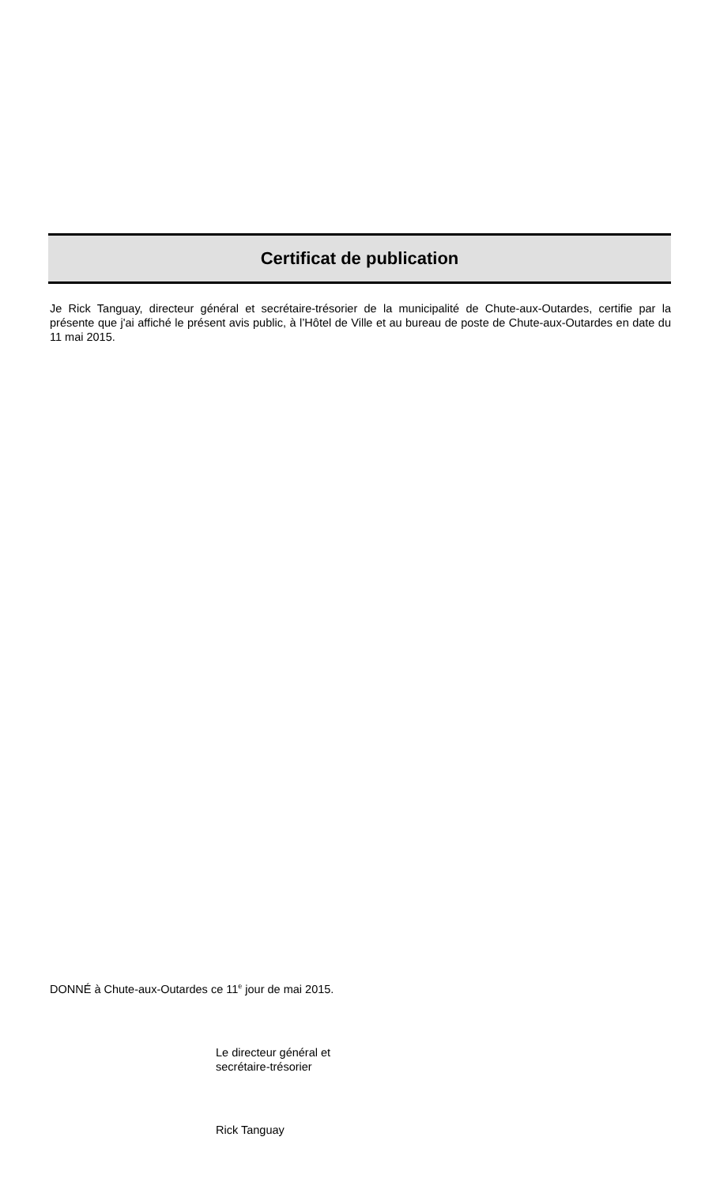Certificat de publication
Je Rick Tanguay, directeur général et secrétaire-trésorier de la municipalité de Chute-aux-Outardes, certifie par la présente que j'ai affiché le présent avis public, à l’Hôtel de Ville et au bureau de poste de Chute-aux-Outardes en date du 11 mai 2015.
DONNÉ à Chute-aux-Outardes ce 11<sup>e</sup> jour de mai 2015.
Le directeur général et
secrétaire-trésorier
Rick Tanguay